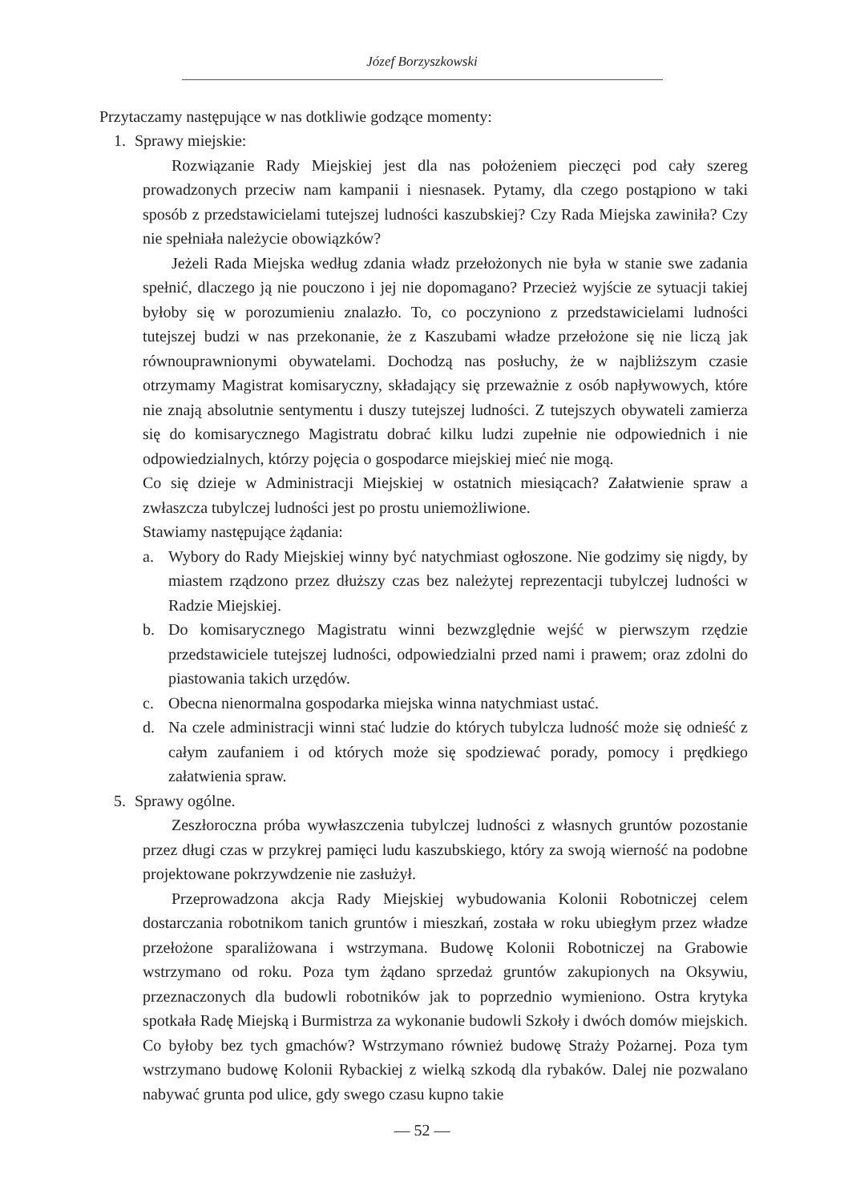Józef Borzyszkowski
Przytaczamy następujące w nas dotkliwie godzące momenty:
1. Sprawy miejskie:
Rozwiązanie Rady Miejskiej jest dla nas położeniem pieczęci pod cały szereg prowadzonych przeciw nam kampanii i niesnasek. Pytamy, dla czego postąpiono w taki sposób z przedstawicielami tutejszej ludności kaszubskiej? Czy Rada Miejska zawiniła? Czy nie spełniała należycie obowiązków?
Jeżeli Rada Miejska według zdania władz przełożonych nie była w stanie swe zadania spełnić, dlaczego ją nie pouczono i jej nie dopomagano? Przecież wyjście ze sytuacji takiej byłoby się w porozumieniu znalazło. To, co poczyniono z przedstawicielami ludności tutejszej budzi w nas przekonanie, że z Kaszubami władze przełożone się nie liczą jak równouprawnionymi obywatelami. Dochodzą nas posłuchy, że w najbliższym czasie otrzymamy Magistrat komisaryczny, składający się przeważnie z osób napływowych, które nie znają absolutnie sentymentu i duszy tutejszej ludności. Z tutejszych obywateli zamierza się do komisarycznego Magistratu dobrać kilku ludzi zupełnie nie odpowiednich i nie odpowiedzialnych, którzy pojęcia o gospodarce miejskiej mieć nie mogą.
Co się dzieje w Administracji Miejskiej w ostatnich miesiącach? Załatwienie spraw a zwłaszcza tubylczej ludności jest po prostu uniemożliwione.
Stawiamy następujące żądania:
a. Wybory do Rady Miejskiej winny być natychmiast ogłoszone. Nie godzimy się nigdy, by miastem rządzono przez dłuższy czas bez należytej reprezentacji tubylczej ludności w Radzie Miejskiej.
b. Do komisarycznego Magistratu winni bezwzględnie wejść w pierwszym rzędzie przedstawiciele tutejszej ludności, odpowiedzialni przed nami i prawem; oraz zdolni do piastowania takich urzędów.
c. Obecna nienormalna gospodarka miejska winna natychmiast ustać.
d. Na czele administracji winni stać ludzie do których tubylcza ludność może się odnieść z całym zaufaniem i od których może się spodziewać porady, pomocy i prędkiego załatwienia spraw.
5. Sprawy ogólne.
Zeszłoroczna próba wywłaszczenia tubylczej ludności z własnych gruntów pozostanie przez długi czas w przykrej pamięci ludu kaszubskiego, który za swoją wierność na podobne projektowane pokrzywdzenie nie zasłużył.
Przeprowadzona akcja Rady Miejskiej wybudowania Kolonii Robotniczej celem dostarczania robotnikom tanich gruntów i mieszkań, została w roku ubiegłym przez władze przełożone sparaliżowana i wstrzymana. Budowę Kolonii Robotniczej na Grabowie wstrzymano od roku. Poza tym żądano sprzedaż gruntów zakupionych na Oksywiu, przeznaczonych dla budowli robotników jak to poprzednio wymieniono. Ostra krytyka spotkała Radę Miejską i Burmistrza za wykonanie budowli Szkoły i dwóch domów miejskich. Co byłoby bez tych gmachów? Wstrzymano również budowę Straży Pożarnej. Poza tym wstrzymano budowę Kolonii Rybackiej z wielką szkodą dla rybaków. Dalej nie pozwalano nabywać grunta pod ulice, gdy swego czasu kupno takie
— 52 —